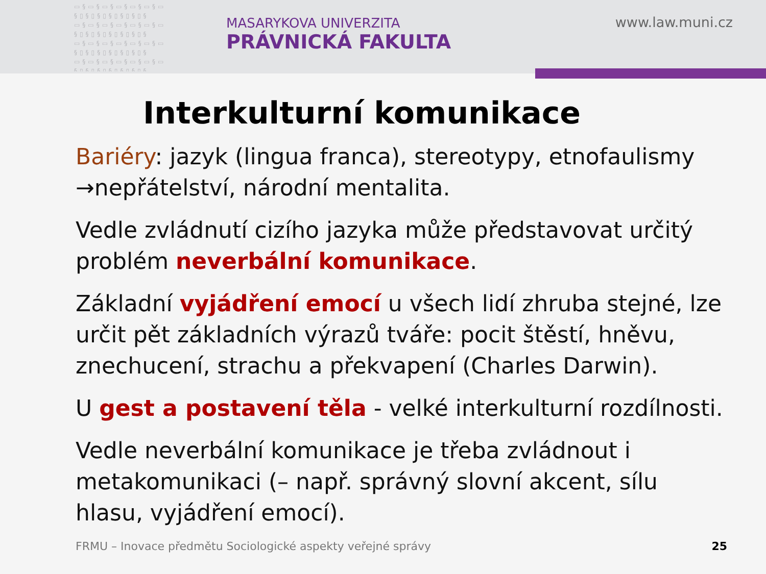▭§▭§▭§▭§▭§▭§▭ §▯§▯§▯§▯§▯§▯§ ▭§▭§▭§▭§▭§▭§▭ §▯§▯§▯§▯§▯§▯§ ▭§▭§▭§▭§▭§▭§▭ §▯§▯§▯§▯§▯§▯§ ▭§▭§▭§▭§▭§▭§▭ §▯§▯§▯§▯§▯§▯§
MASARYKOVA UNIVERZITA
PRÁVNICKÁ FAKULTA
www.law.muni.cz
Interkulturní komunikace
Bariéry: jazyk (lingua franca), stereotypy, etnofaulismy →nepřátelství, národní mentalita.
Vedle zvládnutí cizího jazyka může představovat určitý problém neverbální komunikace.
Základní vyjádření emocí u všech lidí zhruba stejné, lze určit pět základních výrazů tváře: pocit štěstí, hněvu, znechucení, strachu a překvapení (Charles Darwin).
U gest a postavení těla - velké interkulturní rozdílnosti.
Vedle neverbální komunikace je třeba zvládnout i metakomunikaci (– např. správný slovní akcent, sílu hlasu, vyjádření emocí).
FRMU – Inovace předmětu Sociologické aspekty veřejné správy
25